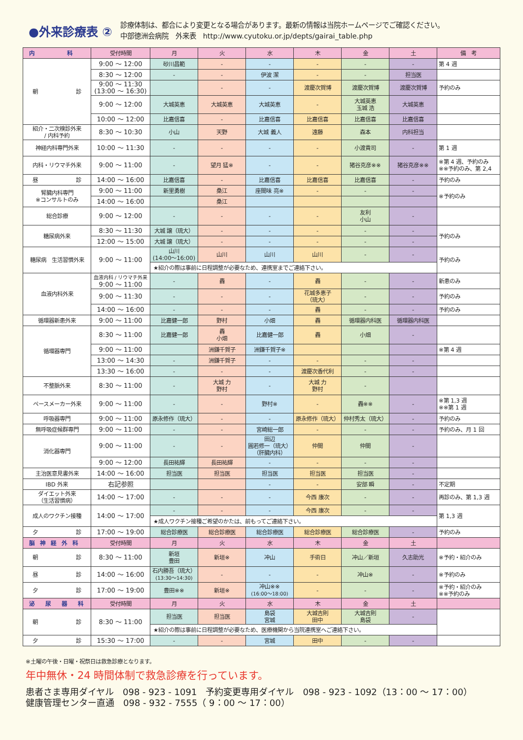●外来診療表 ②
診療体制は、都合により変更となる場合があります。最新の情報は当院ホームページでご確認ください。
中部徳洲会病院　外来表　http://www.cyutoku.or.jp/depts/gairai_table.php
| 内 科 | 受付時間 | 月 | 火 | 水 | 木 | 金 | 土 | 備 考 |
| --- | --- | --- | --- | --- | --- | --- | --- | --- |
| 朝 診 | 9:00 ～ 12:00 | 砂川昌範 | - | - | - | - | - | 第 4 週 |
| | 8:30 ～ 12:00 | - | - | 伊波 潔 | - | - | 担当医 | |
| | 9:00 ～ 11:30 (13:00 ～ 16:30) | | - | - | 渡慶次賀博 | 渡慶次賀博 | 渡慶次賀博 | 予約のみ |
| | 9:00 ～ 12:00 | 大城英恵 | 大城英恵 | 大城英恵 | - | 大城英恵 玉城 浩 | 大城英恵 | |
| | 10:00 ～ 12:00 | 比嘉信喜 | - | 比嘉信喜 | 比嘉信喜 | 比嘉信喜 | 比嘉信喜 | |
| 紹介・二次検診外来 / 内科予約 | 8:30 ～ 10:30 | 小山 | 天野 | 大城 義人 | 遠藤 | 森本 | 内科担当 | |
| 神経内科専門外来 | 10:00 ～ 11:30 | - | - | - | - | 小渡貴司 | - | 第 1 週 |
| 内科・リウマチ外来 | 9:00 ～ 11:00 | - | 望月 猛※ | - | - | 猪谷克彦※※ | 猪谷克彦※※ | ※第 4 週、予約のみ ※※予約のみ、第 2,4 |
| 昼 診 | 14:00 ～ 16:00 | 比嘉信喜 | - | 比嘉信喜 | 比嘉信喜 | 比嘉信喜 | - | 予約のみ |
| 腎臓内科専門 ※コンサルトのみ | 9:00 ～ 11:00 | 新里勇樹 | 桑江 | 座間味 亮※ | - | - | - | ※予約のみ |
| | 14:00 ～ 16:00 | | 桑江 | | | | | |
| 総合診療 | 9:00 ～ 12:00 | - | - | - | - | 友利 小山 | - | |
| 糖尿病外来 | 8:30 ～ 11:30 | 大城 譲（琉大） | - | - | - | - | - | 予約のみ |
| | 12:00 ～ 15:00 | 大城 譲（琉大） | - | - | - | - | - | |
| 糖尿病 生活習慣外来 | 9:00 ～ 11:00 | 山川 (14:00～16:00) | 山川 | 山川 | 山川 | - | - | 予約のみ |
| | | ★紹介の際は事前に日程調整が必要なため、連携室までご連絡下さい。 | | | | | | |
| 血液内科外来 | 血液内科 / リウマチ外来 9:00 ～ 11:00 | - | 轟 | - | 轟 | - | - | 新患のみ |
| | 9:00 ～ 11:30 | - | - | - | 花城多恵子 （琉大） | - | - | 予約のみ |
| | 14:00 ～ 16:00 | - | - | - | 轟 | - | - | 予約のみ |
| 循環器新患外来 | 9:00 ～ 11:00 | 比嘉健一郎 | 野村 | 小畑 | 轟 | 循環器内科医 | 循環器内科医 | |
| 循環器専門 | 8:30 ～ 11:00 | 比嘉健一郎 | 轟 小畑 | 比嘉健一郎 | 轟 | 小畑 | - | |
| | 9:00 ～ 11:00 | | 洲鎌千賀子 | 洲鎌千賀子※ | | | | ※第 4 週 |
| | 13:00 ～ 14:30 | - | 洲鎌千賀子 | - | - | - | - | |
| | 13:30 ～ 16:00 | - | - | - | 渡慶次香代利 | - | - | |
| 不整脈外来 | 8:30 ～ 11:00 | - | 大城 力 野村 | - | 大城 力 野村 | - | | |
| ペースメーカー外来 | 9:00 ～ 11:00 | - | - | 野村※ | - | 轟※※ | - | ※第 1,3 週 ※※第 1 週 |
| 呼吸器専門 | 9:00 ～ 11:00 | 原永修作（琉大） | - | - | 原永修作（琉大） | 仲村秀太（琉大） | - | 予約のみ |
| 無呼吸症候群専門 | 9:00 ～ 11:00 | - | - | 宮崎総一郎 | - | - | - | 予約のみ、月 1 回 |
| 消化器専門 | 9:00 ～ 11:00 | - | - | 田辺 圓若修一（琉大） （肝臓内科） | 仲間 | 仲間 | - | |
| | 9:00 ～ 12:00 | 長田祐輝 | 長田祐輝 | - | - | - | - | |
| 主治医意見書外来 | 14:00 ～ 16:00 | 担当医 | 担当医 | 担当医 | 担当医 | 担当医 | - | |
| IBD 外来 | 右記参照 | | | - | - | 安部 瞬 | - | 不定期 |
| ダイエット外来 （生活習慣病） | 14:00 ～ 17:00 | - | - | - | 今西 康次 | - | - | 再診のみ、第 1,3 週 |
| 成人のワクチン接種 | 14:00 ～ 17:00 | - | - | - | 今西 康次 | - | - | 第 1,3 週 |
| | | ★成人ワクチン接種ご希望のかたは、前もってご連絡下さい。 | | | | | | |
| 夕 診 | 17:00 ～ 19:00 | 総合診療医 | 総合診療医 | 総合診療医 | 総合診療医 | 総合診療医 | - | 予約のみ |
| 脳 神 経 外 科 | 受付時間 | 月 | 火 | 水 | 木 | 金 | 土 | |
| 朝 診 | 8:30 ～ 11:00 | 新垣 豊田 | 新垣※ | 冲山 | 手術日 | 冲山／新垣 | 久志助光 | ※予約・紹介のみ |
| 昼 診 | 14:00 ～ 16:00 | 石内勝吾（琉大） (13:30～14:30) | - | - | - | 冲山※ | - | ※予約のみ |
| 夕 診 | 17:00 ～ 19:00 | 豊田※※ | 新垣※ | 冲山※※ (16:00～18:00) | - | - | - | ※予約・紹介のみ ※※予約のみ |
| 泌 尿 器 科 | 受付時間 | 月 | 火 | 水 | 木 | 金 | 土 | |
| 朝 診 | 8:30 ～ 11:00 | 担当医 | 担当医 | 島袋 宮城 | 大城吉則 田中 | 大城吉則 島袋 | - | |
| | | ★紹介の際は事前に日程調整が必要なため、医療機関から当院連携室へご連絡下さい。 | | | | | | |
| 夕 診 | 15:30 ～ 17:00 | - | - | 宮城 | 田中 | - | - | |
※土曜の午後・日曜・祝祭日は救急診療となります。
年中無休・24 時間体制で救急診療を行っています。
患者さま専用ダイヤル　098 - 923 - 1091　予約変更専用ダイヤル　098 - 923 - 1092（13：00 ～ 17：00）
健康管理センター直通　098 - 932 - 7555（ 9：00 ～ 17：00）